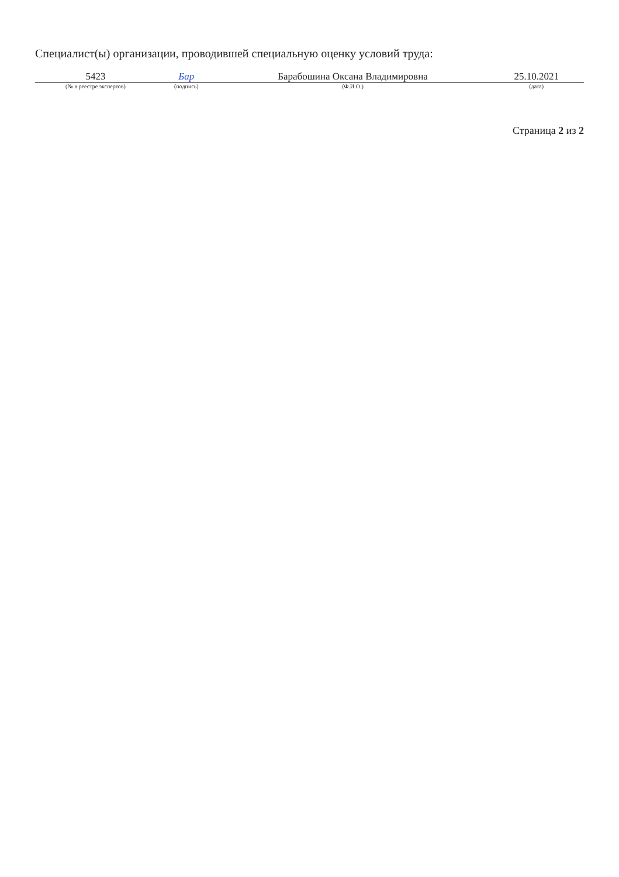Специалист(ы) организации, проводившей специальную оценку условий труда:
| 5423 | Бар | Барабошина Оксана Владимировна | 25.10.2021 |
| (№ в реестре экспертов) | (подпись) | (Ф.И.О.) | (дата) |
Страница 2 из 2